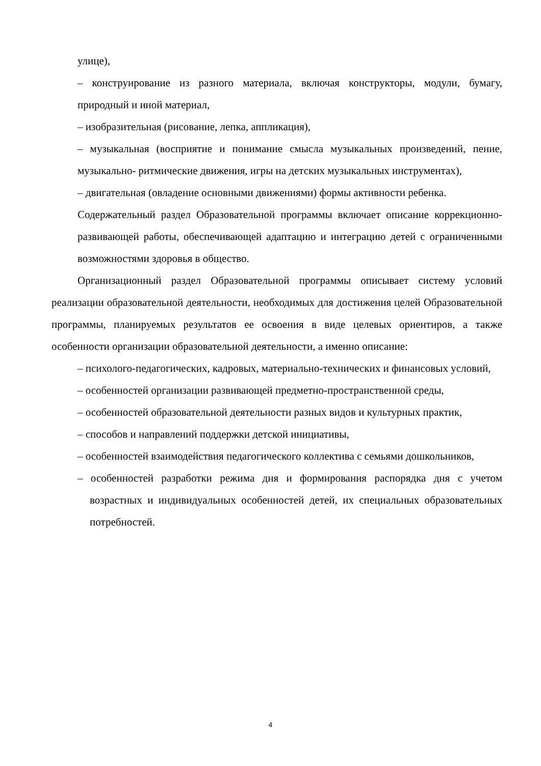улице),
– конструирование из разного материала, включая конструкторы, модули, бумагу, природный и иной материал,
– изобразительная (рисование, лепка, аппликация),
– музыкальная (восприятие и понимание смысла музыкальных произведений, пение, музыкально- ритмические движения, игры на детских музыкальных инструментах),
– двигательная (овладение основными движениями) формы активности ребенка.
Содержательный раздел Образовательной программы включает описание коррекционно-развивающей работы, обеспечивающей адаптацию и интеграцию детей с ограниченными возможностями здоровья в общество.
Организационный раздел Образовательной программы описывает систему условий реализации образовательной деятельности, необходимых для достижения целей Образовательной программы, планируемых результатов ее освоения в виде целевых ориентиров, а также особенности организации образовательной деятельности, а именно описание:
– психолого-педагогических, кадровых, материально-технических и финансовых условий,
– особенностей организации развивающей предметно-пространственной среды,
– особенностей образовательной деятельности разных видов и культурных практик,
– способов и направлений поддержки детской инициативы,
– особенностей взаимодействия педагогического коллектива с семьями дошкольников,
– особенностей разработки режима дня и формирования распорядка дня с учетом возрастных и индивидуальных особенностей детей, их специальных образовательных потребностей.
4